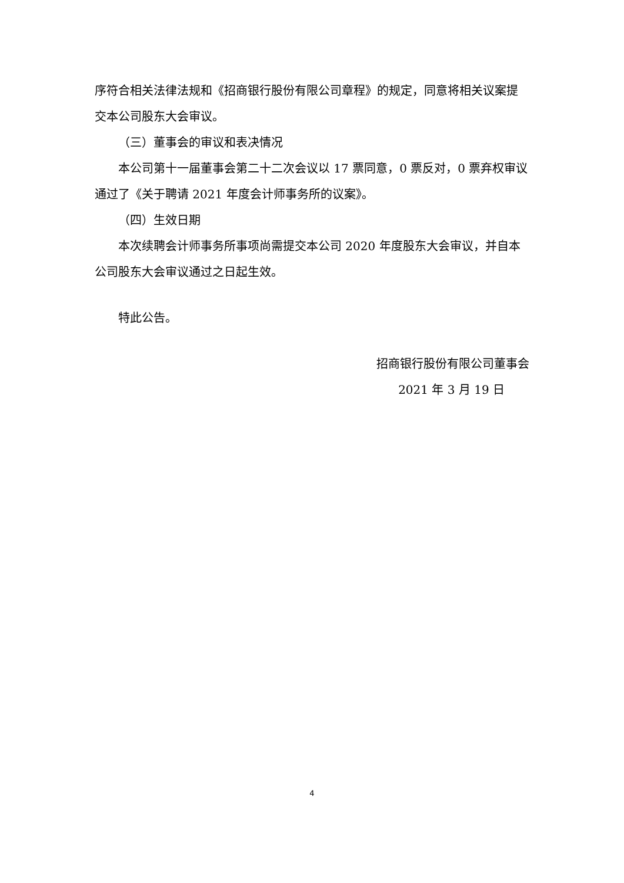序符合相关法律法规和《招商银行股份有限公司章程》的规定，同意将相关议案提交本公司股东大会审议。
（三）董事会的审议和表决情况
本公司第十一届董事会第二十二次会议以 17 票同意，0 票反对，0 票弃权审议通过了《关于聘请 2021 年度会计师事务所的议案》。
（四）生效日期
本次续聘会计师事务所事项尚需提交本公司 2020 年度股东大会审议，并自本公司股东大会审议通过之日起生效。
特此公告。
招商银行股份有限公司董事会
2021 年 3 月 19 日
4